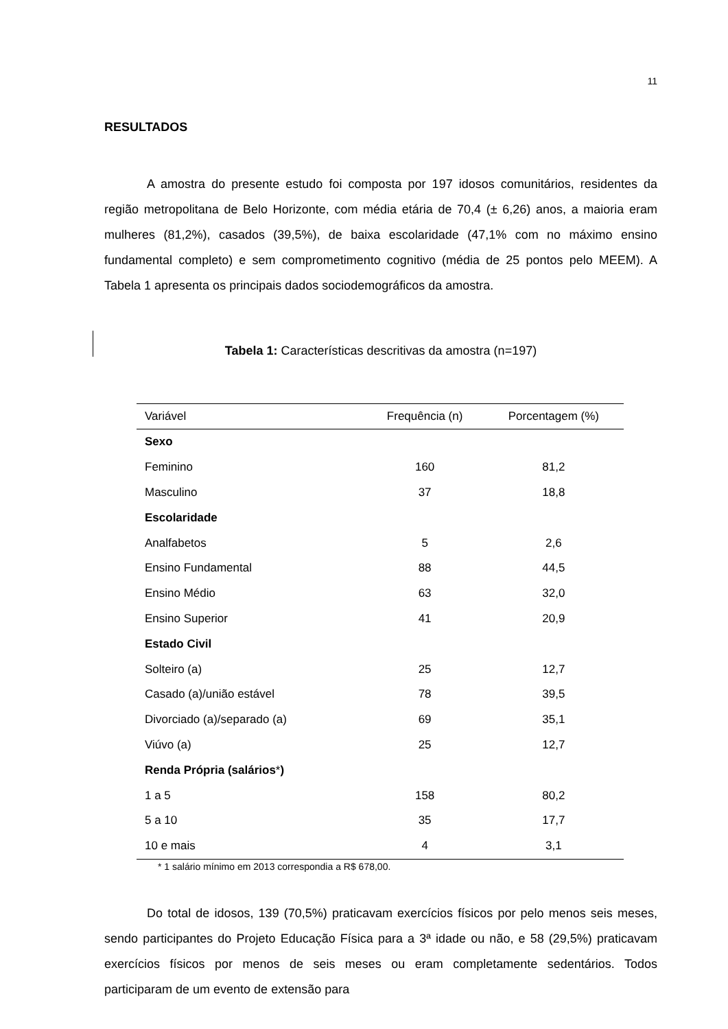11
RESULTADOS
A amostra do presente estudo foi composta por 197 idosos comunitários, residentes da região metropolitana de Belo Horizonte, com média etária de 70,4 (± 6,26) anos, a maioria eram mulheres (81,2%), casados (39,5%), de baixa escolaridade (47,1% com no máximo ensino fundamental completo) e sem comprometimento cognitivo (média de 25 pontos pelo MEEM). A Tabela 1 apresenta os principais dados sociodemográficos da amostra.
Tabela 1: Características descritivas da amostra (n=197)
| Variável | Frequência (n) | Porcentagem (%) |
| --- | --- | --- |
| Sexo | | |
| Feminino | 160 | 81,2 |
| Masculino | 37 | 18,8 |
| Escolaridade | | |
| Analfabetos | 5 | 2,6 |
| Ensino Fundamental | 88 | 44,5 |
| Ensino Médio | 63 | 32,0 |
| Ensino Superior | 41 | 20,9 |
| Estado Civil | | |
| Solteiro (a) | 25 | 12,7 |
| Casado (a)/união estável | 78 | 39,5 |
| Divorciado (a)/separado (a) | 69 | 35,1 |
| Viúvo (a) | 25 | 12,7 |
| Renda Própria (salários * ) | | |
| 1 a 5 | 158 | 80,2 |
| 5 a 10 | 35 | 17,7 |
| 10 e mais | 4 | 3,1 |
* 1 salário mínimo em 2013 correspondia a R$ 678,00.
Do total de idosos, 139 (70,5%) praticavam exercícios físicos por pelo menos seis meses, sendo participantes do Projeto Educação Física para a 3ª idade ou não, e 58 (29,5%) praticavam exercícios físicos por menos de seis meses ou eram completamente sedentários. Todos participaram de um evento de extensão para